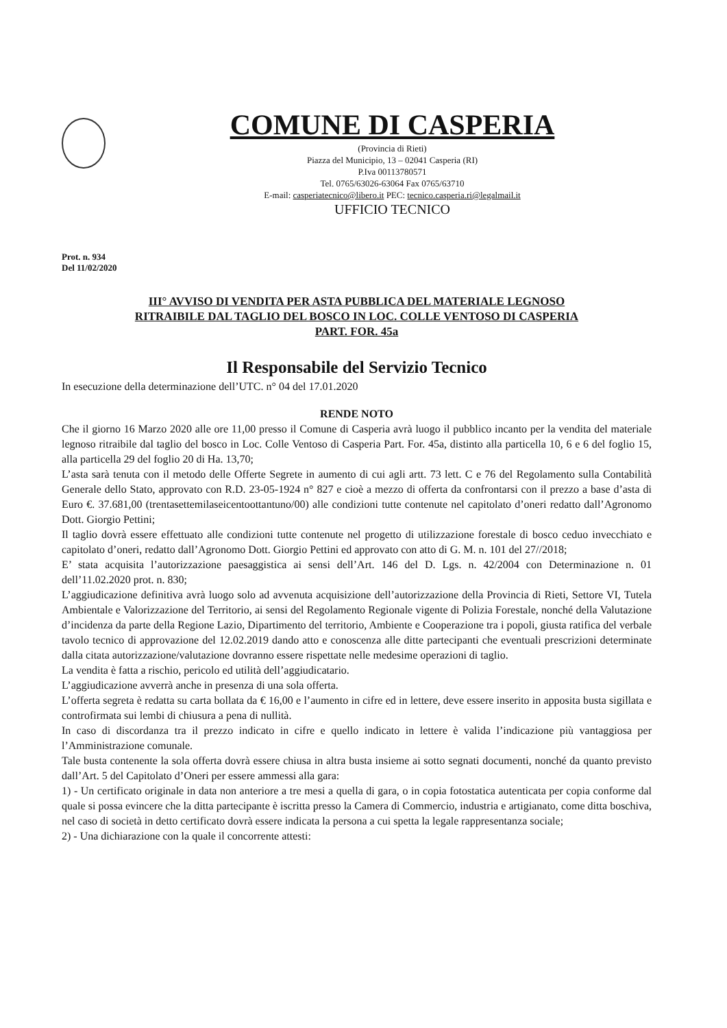COMUNE DI CASPERIA
(Provincia di Rieti)
Piazza del Municipio, 13 – 02041 Casperia (RI)
P.Iva 00113780571
Tel. 0765/63026-63064 Fax 0765/63710
E-mail: casperiatecnico@libero.it PEC: tecnico.casperia.ri@legalmail.it
UFFICIO TECNICO
Prot. n. 934
Del 11/02/2020
III° AVVISO DI VENDITA PER ASTA PUBBLICA DEL MATERIALE LEGNOSO
RITRAIBILE DAL TAGLIO DEL BOSCO IN LOC. COLLE VENTOSO DI CASPERIA
PART. FOR. 45a
Il Responsabile del Servizio Tecnico
In esecuzione della determinazione dell’UTC. n° 04 del 17.01.2020
RENDE NOTO
Che il giorno 16 Marzo 2020 alle ore 11,00 presso il Comune di Casperia avrà luogo il pubblico incanto per la vendita del materiale legnoso ritraibile dal taglio del bosco in Loc. Colle Ventoso di Casperia Part. For. 45a, distinto alla particella 10, 6 e 6 del foglio 15, alla particella 29 del foglio 20 di Ha. 13,70;
L’asta sarà tenuta con il metodo delle Offerte Segrete in aumento di cui agli artt. 73 lett. C e 76 del Regolamento sulla Contabilità Generale dello Stato, approvato con R.D. 23-05-1924 n° 827 e cioè a mezzo di offerta da confrontarsi con il prezzo a base d’asta di Euro €. 37.681,00 (trentasettemilaseicentoottantuno/00) alle condizioni tutte contenute nel capitolato d’oneri redatto dall’Agronomo Dott. Giorgio Pettini;
Il taglio dovrà essere effettuato alle condizioni tutte contenute nel progetto di utilizzazione forestale di bosco ceduo invecchiato e capitolato d’oneri, redatto dall’Agronomo Dott. Giorgio Pettini ed approvato con atto di G. M. n. 101 del 27//2018;
E’ stata acquisita l’autorizzazione paesaggistica ai sensi dell’Art. 146 del D. Lgs. n. 42/2004 con Determinazione n. 01 dell’11.02.2020 prot. n. 830;
L’aggiudicazione definitiva avrà luogo solo ad avvenuta acquisizione dell’autorizzazione della Provincia di Rieti, Settore VI, Tutela Ambientale e Valorizzazione del Territorio, ai sensi del Regolamento Regionale vigente di Polizia Forestale, nonché della Valutazione d’incidenza da parte della Regione Lazio, Dipartimento del territorio, Ambiente e Cooperazione tra i popoli, giusta ratifica del verbale tavolo tecnico di approvazione del 12.02.2019 dando atto e conoscenza alle ditte partecipanti che eventuali prescrizioni determinate dalla citata autorizzazione/valutazione dovranno essere rispettate nelle medesime operazioni di taglio.
La vendita è fatta a rischio, pericolo ed utilità dell’aggiudicatario.
L’aggiudicazione avverrà anche in presenza di una sola offerta.
L’offerta segreta è redatta su carta bollata da € 16,00 e l’aumento in cifre ed in lettere, deve essere inserito in apposita busta sigillata e controfirmata sui lembi di chiusura a pena di nullità.
In caso di discordanza tra il prezzo indicato in cifre e quello indicato in lettere è valida l’indicazione più vantaggiosa per l’Amministrazione comunale.
Tale busta contenente la sola offerta dovrà essere chiusa in altra busta insieme ai sotto segnati documenti, nonché da quanto previsto dall’Art. 5 del Capitolato d’Oneri per essere ammessi alla gara:
1) - Un certificato originale in data non anteriore a tre mesi a quella di gara, o in copia fotostatica autenticata per copia conforme dal quale si possa evincere che la ditta partecipante è iscritta presso la Camera di Commercio, industria e artigianato, come ditta boschiva, nel caso di società in detto certificato dovrà essere indicata la persona a cui spetta la legale rappresentanza sociale;
2) - Una dichiarazione con la quale il concorrente attesti: